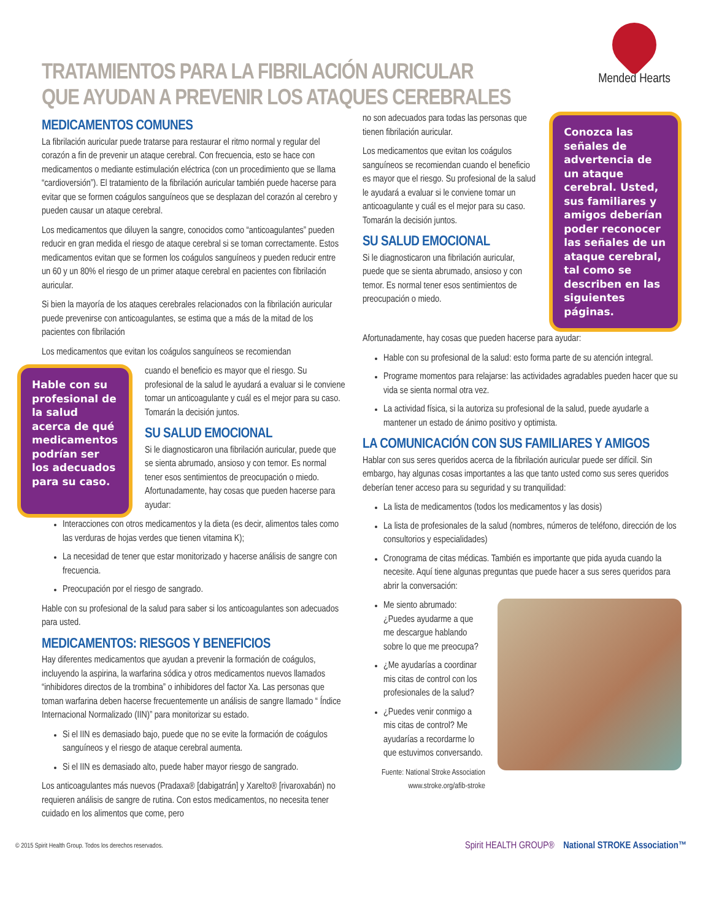TRATAMIENTOS PARA LA FIBRILACIÓN AURICULAR
QUE AYUDAN A PREVENIR LOS ATAQUES CEREBRALES
Mended Hearts
MEDICAMENTOS COMUNES
La fibrilación auricular puede tratarse para restaurar el ritmo normal y regular del corazón a fin de prevenir un ataque cerebral. Con frecuencia, esto se hace con medicamentos o mediante estimulación eléctrica (con un procedimiento que se llama “cardioversión”). El tratamiento de la fibrilación auricular también puede hacerse para evitar que se formen coágulos sanguíneos que se desplazan del corazón al cerebro y pueden causar un ataque cerebral.
Los medicamentos que diluyen la sangre, conocidos como “anticoagulantes” pueden reducir en gran medida el riesgo de ataque cerebral si se toman correctamente. Estos medicamentos evitan que se formen los coágulos sanguíneos y pueden reducir entre un 60 y un 80% el riesgo de un primer ataque cerebral en pacientes con fibrilación auricular.
Si bien la mayoría de los ataques cerebrales relacionados con la fibrilación auricular puede prevenirse con anticoagulantes, se estima que a más de la mitad de los pacientes con fibrilación
Los medicamentos que evitan los coágulos sanguíneos se recomiendan
Hable con su profesional de la salud acerca de qué medicamentos podrían ser los adecuados para su caso.
cuando el beneficio es mayor que el riesgo. Su profesional de la salud le ayudará a evaluar si le conviene tomar un anticoagulante y cuál es el mejor para su caso. Tomarán la decisión juntos.
SU SALUD EMOCIONAL
Si le diagnosticaron una fibrilación auricular, puede que se sienta abrumado, ansioso y con temor. Es normal tener esos sentimientos de preocupación o miedo. Afortunadamente, hay cosas que pueden hacerse para ayudar:
Interacciones con otros medicamentos y la dieta (es decir, alimentos tales como las verduras de hojas verdes que tienen vitamina K);
La necesidad de tener que estar monitorizado y hacerse análisis de sangre con frecuencia.
Preocupación por el riesgo de sangrado.
Hable con su profesional de la salud para saber si los anticoagulantes son adecuados para usted.
MEDICAMENTOS: RIESGOS Y BENEFICIOS
Hay diferentes medicamentos que ayudan a prevenir la formación de coágulos, incluyendo la aspirina, la warfarina sódica y otros medicamentos nuevos llamados “inhibidores directos de la trombina” o inhibidores del factor Xa. Las personas que toman warfarina deben hacerse frecuentemente un análisis de sangre llamado “ Índice Internacional Normalizado (IIN)” para monitorizar su estado.
Si el IIN es demasiado bajo, puede que no se evite la formación de coágulos sanguíneos y el riesgo de ataque cerebral aumenta.
Si el IIN es demasiado alto, puede haber mayor riesgo de sangrado.
Los anticoagulantes más nuevos (Pradaxa® [dabigatrán] y Xarelto® [rivaroxabán) no requieren análisis de sangre de rutina. Con estos medicamentos, no necesita tener cuidado en los alimentos que come, pero
no son adecuados para todas las personas que tienen fibrilación auricular.
Los medicamentos que evitan los coágulos sanguíneos se recomiendan cuando el beneficio es mayor que el riesgo. Su profesional de la salud le ayudará a evaluar si le conviene tomar un anticoagulante y cuál es el mejor para su caso. Tomarán la decisión juntos.
SU SALUD EMOCIONAL
Si le diagnosticaron una fibrilación auricular, puede que se sienta abrumado, ansioso y con temor. Es normal tener esos sentimientos de preocupación o miedo.
Conozca las señales de advertencia de un ataque cerebral. Usted, sus familiares y amigos deberían poder reconocer las señales de un ataque cerebral, tal como se describen en las siguientes páginas.
Afortunadamente, hay cosas que pueden hacerse para ayudar:
Hable con su profesional de la salud: esto forma parte de su atención integral.
Programe momentos para relajarse: las actividades agradables pueden hacer que su vida se sienta normal otra vez.
La actividad física, si la autoriza su profesional de la salud, puede ayudarle a mantener un estado de ánimo positivo y optimista.
LA COMUNICACIÓN CON SUS FAMILIARES Y AMIGOS
Hablar con sus seres queridos acerca de la fibrilación auricular puede ser difícil. Sin embargo, hay algunas cosas importantes a las que tanto usted como sus seres queridos deberían tener acceso para su seguridad y su tranquilidad:
La lista de medicamentos (todos los medicamentos y las dosis)
La lista de profesionales de la salud (nombres, números de teléfono, dirección de los consultorios y especialidades)
Cronograma de citas médicas. También es importante que pida ayuda cuando la necesite. Aquí tiene algunas preguntas que puede hacer a sus seres queridos para abrir la conversación:
Me siento abrumado: ¿Puedes ayudarme a que me descargue hablando sobre lo que me preocupa?
¿Me ayudarías a coordinar mis citas de control con los profesionales de la salud?
¿Puedes venir conmigo a mis citas de control? Me ayudarías a recordarme lo que estuvimos conversando.
Fuente: National Stroke Association www.stroke.org/afib-stroke
© 2015 Spirit Health Group. Todos los derechos reservados. Spirit HEALTH GROUP® National STROKE Association™